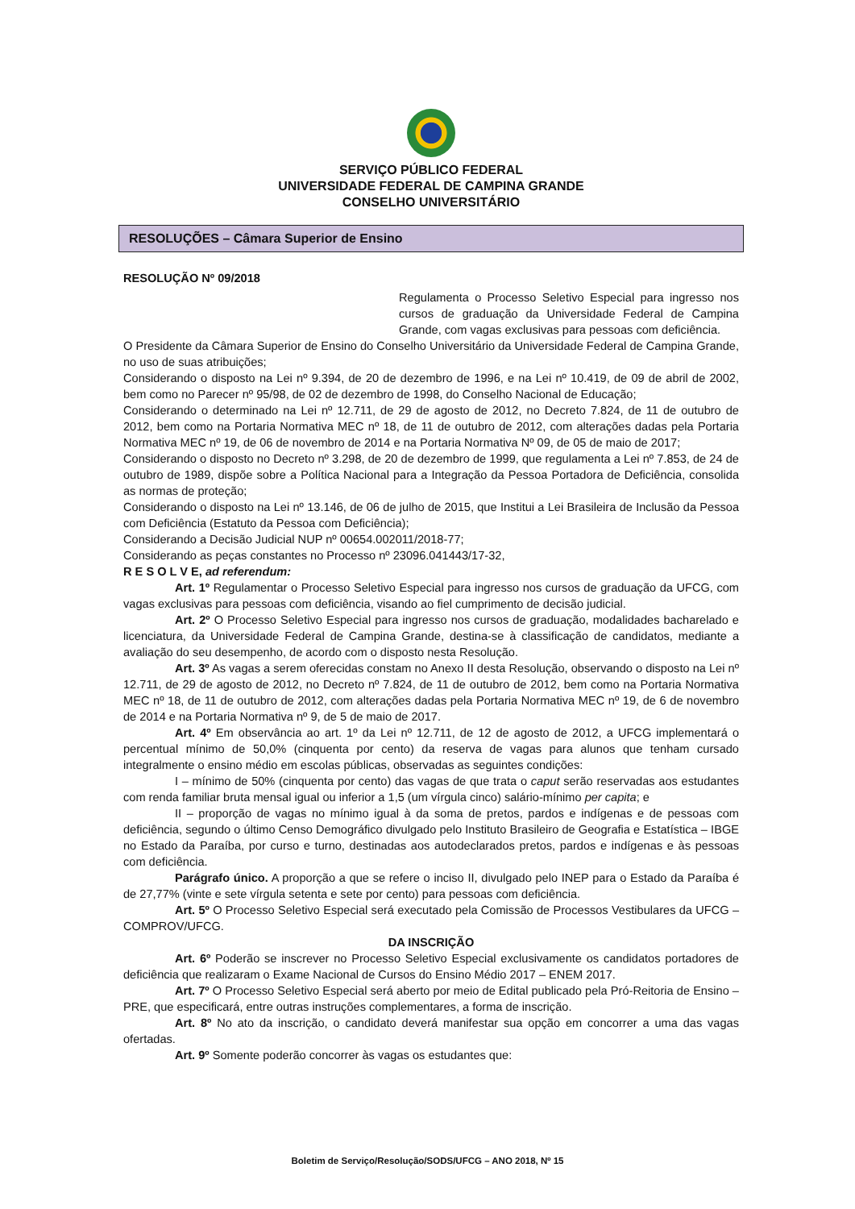SERVIÇO PÚBLICO FEDERAL
UNIVERSIDADE FEDERAL DE CAMPINA GRANDE
CONSELHO UNIVERSITÁRIO
RESOLUÇÕES – Câmara Superior de Ensino
RESOLUÇÃO Nº 09/2018
Regulamenta o Processo Seletivo Especial para ingresso nos cursos de graduação da Universidade Federal de Campina Grande, com vagas exclusivas para pessoas com deficiência.
O Presidente da Câmara Superior de Ensino do Conselho Universitário da Universidade Federal de Campina Grande, no uso de suas atribuições;
Considerando o disposto na Lei nº 9.394, de 20 de dezembro de 1996, e na Lei nº 10.419, de 09 de abril de 2002, bem como no Parecer nº 95/98, de 02 de dezembro de 1998, do Conselho Nacional de Educação;
Considerando o determinado na Lei nº 12.711, de 29 de agosto de 2012, no Decreto 7.824, de 11 de outubro de 2012, bem como na Portaria Normativa MEC nº 18, de 11 de outubro de 2012, com alterações dadas pela Portaria Normativa MEC nº 19, de 06 de novembro de 2014 e na Portaria Normativa Nº 09, de 05 de maio de 2017;
Considerando o disposto no Decreto nº 3.298, de 20 de dezembro de 1999, que regulamenta a Lei nº 7.853, de 24 de outubro de 1989, dispõe sobre a Política Nacional para a Integração da Pessoa Portadora de Deficiência, consolida as normas de proteção;
Considerando o disposto na Lei nº 13.146, de 06 de julho de 2015, que Institui a Lei Brasileira de Inclusão da Pessoa com Deficiência (Estatuto da Pessoa com Deficiência);
Considerando a Decisão Judicial NUP nº 00654.002011/2018-77;
Considerando as peças constantes no Processo nº 23096.041443/17-32,
R E S O L V E, ad referendum:
Art. 1º Regulamentar o Processo Seletivo Especial para ingresso nos cursos de graduação da UFCG, com vagas exclusivas para pessoas com deficiência, visando ao fiel cumprimento de decisão judicial.
Art. 2º O Processo Seletivo Especial para ingresso nos cursos de graduação, modalidades bacharelado e licenciatura, da Universidade Federal de Campina Grande, destina-se à classificação de candidatos, mediante a avaliação do seu desempenho, de acordo com o disposto nesta Resolução.
Art. 3º As vagas a serem oferecidas constam no Anexo II desta Resolução, observando o disposto na Lei nº 12.711, de 29 de agosto de 2012, no Decreto nº 7.824, de 11 de outubro de 2012, bem como na Portaria Normativa MEC nº 18, de 11 de outubro de 2012, com alterações dadas pela Portaria Normativa MEC nº 19, de 6 de novembro de 2014 e na Portaria Normativa nº 9, de 5 de maio de 2017.
Art. 4º Em observância ao art. 1º da Lei nº 12.711, de 12 de agosto de 2012, a UFCG implementará o percentual mínimo de 50,0% (cinquenta por cento) da reserva de vagas para alunos que tenham cursado integralmente o ensino médio em escolas públicas, observadas as seguintes condições:
I – mínimo de 50% (cinquenta por cento) das vagas de que trata o caput serão reservadas aos estudantes com renda familiar bruta mensal igual ou inferior a 1,5 (um vírgula cinco) salário-mínimo per capita; e
II – proporção de vagas no mínimo igual à da soma de pretos, pardos e indígenas e de pessoas com deficiência, segundo o último Censo Demográfico divulgado pelo Instituto Brasileiro de Geografia e Estatística – IBGE no Estado da Paraíba, por curso e turno, destinadas aos autodeclarados pretos, pardos e indígenas e às pessoas com deficiência.
Parágrafo único. A proporção a que se refere o inciso II, divulgado pelo INEP para o Estado da Paraíba é de 27,77% (vinte e sete vírgula setenta e sete por cento) para pessoas com deficiência.
Art. 5º O Processo Seletivo Especial será executado pela Comissão de Processos Vestibulares da UFCG – COMPROV/UFCG.
DA INSCRIÇÃO
Art. 6º Poderão se inscrever no Processo Seletivo Especial exclusivamente os candidatos portadores de deficiência que realizaram o Exame Nacional de Cursos do Ensino Médio 2017 – ENEM 2017.
Art. 7º O Processo Seletivo Especial será aberto por meio de Edital publicado pela Pró-Reitoria de Ensino – PRE, que especificará, entre outras instruções complementares, a forma de inscrição.
Art. 8º No ato da inscrição, o candidato deverá manifestar sua opção em concorrer a uma das vagas ofertadas.
Art. 9º Somente poderão concorrer às vagas os estudantes que:
Boletim de Serviço/Resolução/SODS/UFCG – ANO 2018, Nº 15